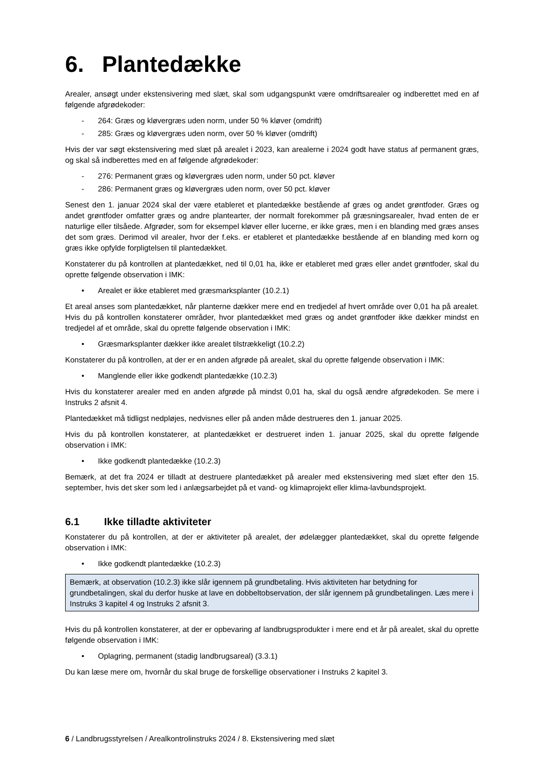6. Plantedække
Arealer, ansøgt under ekstensivering med slæt, skal som udgangspunkt være omdriftsarealer og indberettet med en af følgende afgrødekoder:
- 264: Græs og kløvergræs uden norm, under 50 % kløver (omdrift)
- 285: Græs og kløvergræs uden norm, over 50 % kløver (omdrift)
Hvis der var søgt ekstensivering med slæt på arealet i 2023, kan arealerne i 2024 godt have status af permanent græs, og skal så indberettes med en af følgende afgrødekoder:
- 276: Permanent græs og kløvergræs uden norm, under 50 pct. kløver
- 286: Permanent græs og kløvergræs uden norm, over 50 pct. kløver
Senest den 1. januar 2024 skal der være etableret et plantedække bestående af græs og andet grøntfoder. Græs og andet grøntfoder omfatter græs og andre plantearter, der normalt forekommer på græsningsarealer, hvad enten de er naturlige eller tilsåede. Afgrøder, som for eksempel kløver eller lucerne, er ikke græs, men i en blanding med græs anses det som græs. Derimod vil arealer, hvor der f.eks. er etableret et plantedække bestående af en blanding med korn og græs ikke opfylde forpligtelsen til plantedækket.
Konstaterer du på kontrollen at plantedækket, ned til 0,01 ha, ikke er etableret med græs eller andet grøntfoder, skal du oprette følgende observation i IMK:
• Arealet er ikke etableret med græsmarksplanter (10.2.1)
Et areal anses som plantedækket, når planterne dækker mere end en tredjedel af hvert område over 0,01 ha på arealet. Hvis du på kontrollen konstaterer områder, hvor plantedækket med græs og andet grøntfoder ikke dækker mindst en tredjedel af et område, skal du oprette følgende observation i IMK:
• Græsmarksplanter dækker ikke arealet tilstrækkeligt (10.2.2)
Konstaterer du på kontrollen, at der er en anden afgrøde på arealet, skal du oprette følgende observation i IMK:
• Manglende eller ikke godkendt plantedække (10.2.3)
Hvis du konstaterer arealer med en anden afgrøde på mindst 0,01 ha, skal du også ændre afgrødekoden. Se mere i Instruks 2 afsnit 4.
Plantedækket må tidligst nedpløjes, nedvisnes eller på anden måde destrueres den 1. januar 2025.
Hvis du på kontrollen konstaterer, at plantedækket er destrueret inden 1. januar 2025, skal du oprette følgende observation i IMK:
• Ikke godkendt plantedække (10.2.3)
Bemærk, at det fra 2024 er tilladt at destruere plantedækket på arealer med ekstensivering med slæt efter den 15. september, hvis det sker som led i anlægsarbejdet på et vand- og klimaprojekt eller klima-lavbundsprojekt.
6.1 Ikke tilladte aktiviteter
Konstaterer du på kontrollen, at der er aktiviteter på arealet, der ødelægger plantedækket, skal du oprette følgende observation i IMK:
• Ikke godkendt plantedække (10.2.3)
Bemærk, at observation (10.2.3) ikke slår igennem på grundbetaling. Hvis aktiviteten har betydning for grundbetalingen, skal du derfor huske at lave en dobbeltobservation, der slår igennem på grundbetalingen. Læs mere i Instruks 3 kapitel 4 og Instruks 2 afsnit 3.
Hvis du på kontrollen konstaterer, at der er opbevaring af landbrugsprodukter i mere end et år på arealet, skal du oprette følgende observation i IMK:
• Oplagring, permanent (stadig landbrugsareal) (3.3.1)
Du kan læse mere om, hvornår du skal bruge de forskellige observationer i Instruks 2 kapitel 3.
6 / Landbrugsstyrelsen / Arealkontrolinstruks 2024 / 8. Ekstensivering med slæt